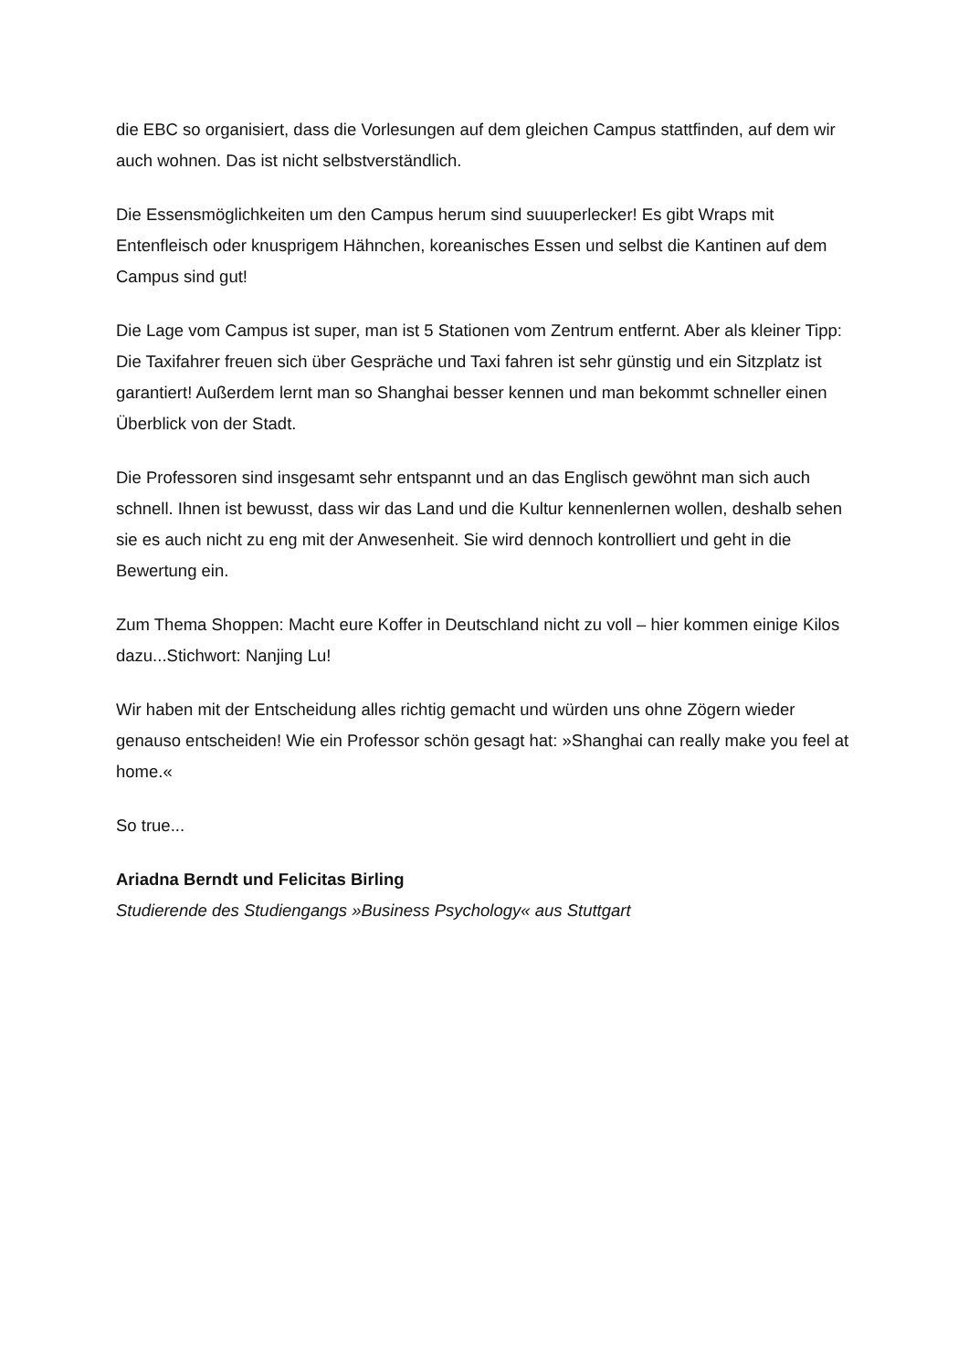die EBC so organisiert, dass die Vorlesungen auf dem gleichen Campus stattfinden, auf dem wir auch wohnen. Das ist nicht selbstverständlich.
Die Essensmöglichkeiten um den Campus herum sind suuuperlecker! Es gibt Wraps mit Entenfleisch oder knusprigem Hähnchen, koreanisches Essen und selbst die Kantinen auf dem Campus sind gut!
Die Lage vom Campus ist super, man ist 5 Stationen vom Zentrum entfernt. Aber als kleiner Tipp: Die Taxifahrer freuen sich über Gespräche und Taxi fahren ist sehr günstig und ein Sitzplatz ist garantiert! Außerdem lernt man so Shanghai besser kennen und man bekommt schneller einen Überblick von der Stadt.
Die Professoren sind insgesamt sehr entspannt und an das Englisch gewöhnt man sich auch schnell. Ihnen ist bewusst, dass wir das Land und die Kultur kennenlernen wollen, deshalb sehen sie es auch nicht zu eng mit der Anwesenheit. Sie wird dennoch kontrolliert und geht in die Bewertung ein.
Zum Thema Shoppen: Macht eure Koffer in Deutschland nicht zu voll – hier kommen einige Kilos dazu...Stichwort: Nanjing Lu!
Wir haben mit der Entscheidung alles richtig gemacht und würden uns ohne Zögern wieder genauso entscheiden! Wie ein Professor schön gesagt hat: »Shanghai can really make you feel at home.«
So true...
Ariadna Berndt und Felicitas Birling
Studierende des Studiengangs »Business Psychology« aus Stuttgart